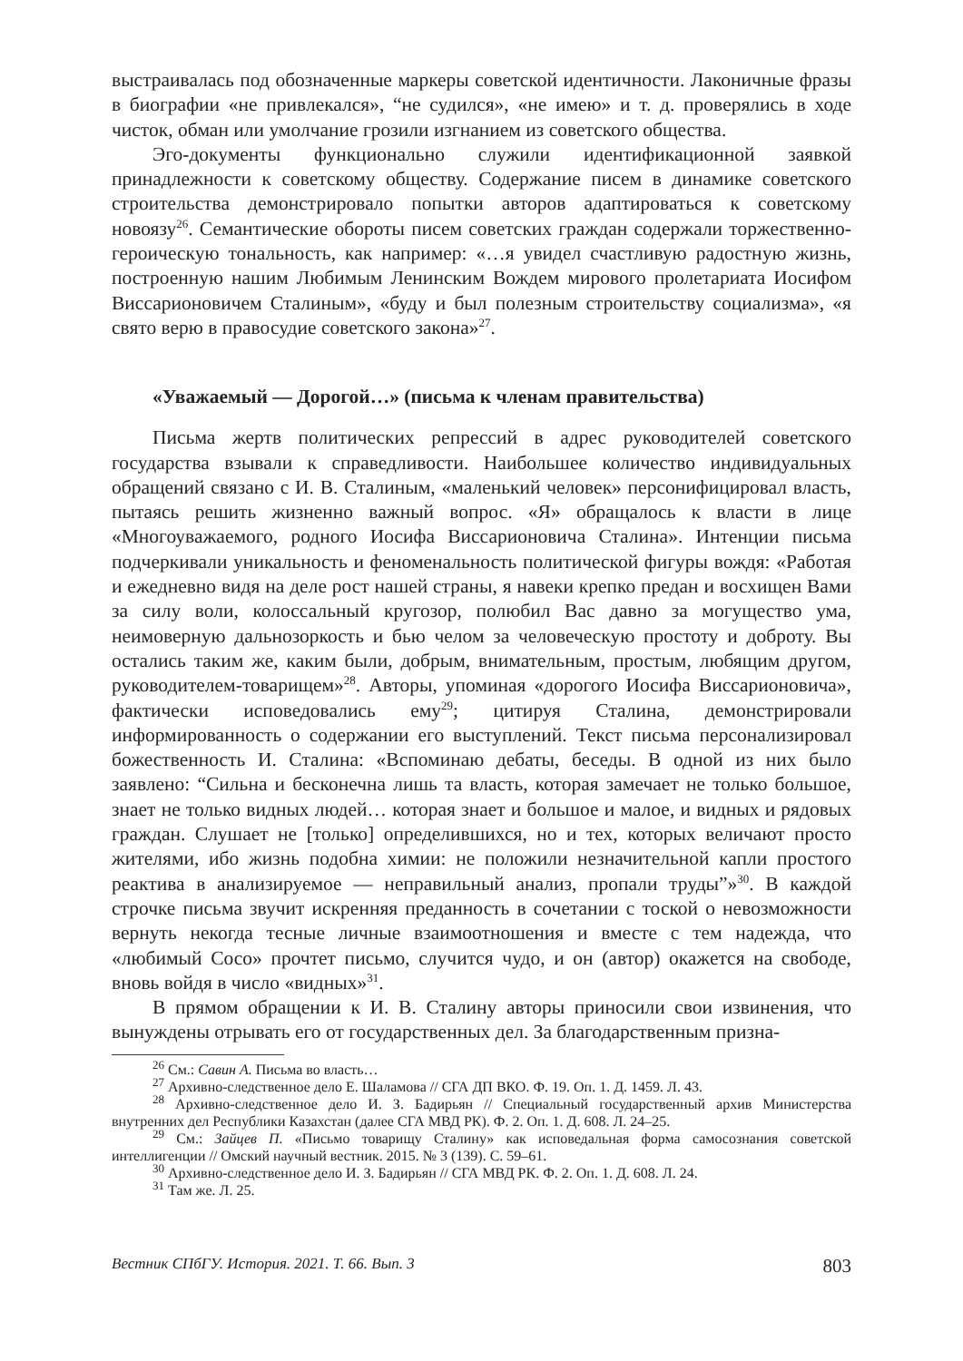выстраивалась под обозначенные маркеры советской идентичности. Лаконичные фразы в биографии «не привлекался», “не судился», «не имею» и т. д. проверялись в ходе чисток, обман или умолчание грозили изгнанием из советского общества.
Эго-документы функционально служили идентификационной заявкой принадлежности к советскому обществу. Содержание писем в динамике советского строительства демонстрировало попытки авторов адаптироваться к советскому новоязу<sup>26</sup>. Семантические обороты писем советских граждан содержали торжественно-героическую тональность, как например: «…я увидел счастливую радостную жизнь, построенную нашим Любимым Ленинским Вождем мирового пролетариата Иосифом Виссарионовичем Сталиным», «буду и был полезным строительству социализма», «я свято верю в правосудие советского закона»<sup>27</sup>.
«Уважаемый — Дорогой…» (письма к членам правительства)
Письма жертв политических репрессий в адрес руководителей советского государства взывали к справедливости. Наибольшее количество индивидуальных обращений связано с И. В. Сталиным, «маленький человек» персонифицировал власть, пытаясь решить жизненно важный вопрос. «Я» обращалось к власти в лице «Многоуважаемого, родного Иосифа Виссарионовича Сталина». Интенции письма подчеркивали уникальность и феноменальность политической фигуры вождя: «Работая и ежедневно видя на деле рост нашей страны, я навеки крепко предан и восхищен Вами за силу воли, колоссальный кругозор, полюбил Вас давно за могущество ума, неимоверную дальнозоркость и бью челом за человеческую простоту и доброту. Вы остались таким же, каким были, добрым, внимательным, простым, любящим другом, руководителем-товарищем»<sup>28</sup>. Авторы, упоминая «дорогого Иосифа Виссарионовича», фактически исповедовались ему<sup>29</sup>; цитируя Сталина, демонстрировали информированность о содержании его выступлений. Текст письма персонализировал божественность И. Сталина: «Вспоминаю дебаты, беседы. В одной из них было заявлено: “Сильна и бесконечна лишь та власть, которая замечает не только большое, знает не только видных людей… которая знает и большое и малое, и видных и рядовых граждан. Слушает не [только] определившихся, но и тех, которых величают просто жителями, ибо жизнь подобна химии: не положили незначительной капли простого реактива в анализируемое — неправильный анализ, пропали труды”»<sup>30</sup>. В каждой строчке письма звучит искренняя преданность в сочетании с тоской о невозможности вернуть некогда тесные личные взаимоотношения и вместе с тем надежда, что «любимый Сосо» прочтет письмо, случится чудо, и он (автор) окажется на свободе, вновь войдя в число «видных»<sup>31</sup>.
В прямом обращении к И. В. Сталину авторы приносили свои извинения, что вынуждены отрывать его от государственных дел. За благодарственным призна-
<sup>26</sup> См.: Савин А. Письма во власть…
<sup>27</sup> Архивно-следственное дело Е. Шаламова // СГА ДП ВКО. Ф. 19. Оп. 1. Д. 1459. Л. 43.
<sup>28</sup> Архивно-следственное дело И. З. Бадирьян // Специальный государственный архив Министерства внутренних дел Республики Казахстан (далее СГА МВД РК). Ф. 2. Оп. 1. Д. 608. Л. 24–25.
<sup>29</sup> См.: Зайцев П. «Письмо товарищу Сталину» как исповедальная форма самосознания советской интеллигенции // Омский научный вестник. 2015. № 3 (139). С. 59–61.
<sup>30</sup> Архивно-следственное дело И. З. Бадирьян // СГА МВД РК. Ф. 2. Оп. 1. Д. 608. Л. 24.
<sup>31</sup> Там же. Л. 25.
Вестник СПбГУ. История. 2021. Т. 66. Вып. 3 803